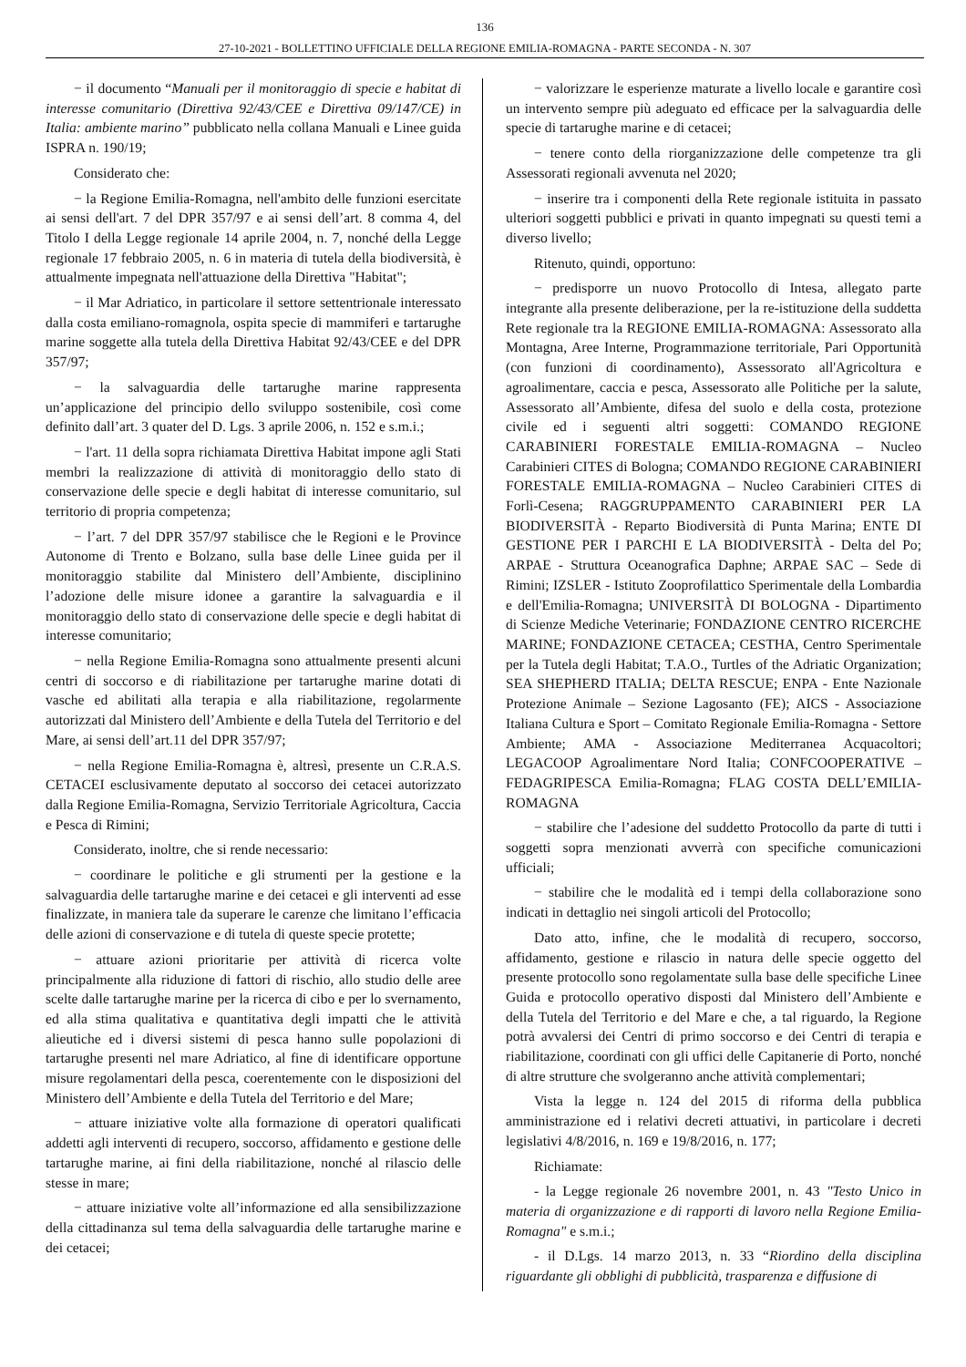136
27-10-2021 - BOLLETTINO UFFICIALE DELLA REGIONE EMILIA-ROMAGNA - PARTE SECONDA - N. 307
− il documento “Manuali per il monitoraggio di specie e habitat di interesse comunitario (Direttiva 92/43/CEE e Direttiva 09/147/CE) in Italia: ambiente marino” pubblicato nella collana Manuali e Linee guida ISPRA n. 190/19;
Considerato che:
− la Regione Emilia-Romagna, nell'ambito delle funzioni esercitate ai sensi dell'art. 7 del DPR 357/97 e ai sensi dell’art. 8 comma 4, del Titolo I della Legge regionale 14 aprile 2004, n. 7, nonché della Legge regionale 17 febbraio 2005, n. 6 in materia di tutela della biodiversità, è attualmente impegnata nell'attuazione della Direttiva "Habitat";
− il Mar Adriatico, in particolare il settore settentrionale interessato dalla costa emiliano-romagnola, ospita specie di mammiferi e tartarughe marine soggette alla tutela della Direttiva Habitat 92/43/CEE e del DPR 357/97;
− la salvaguardia delle tartarughe marine rappresenta un’applicazione del principio dello sviluppo sostenibile, così come definito dall’art. 3 quater del D. Lgs. 3 aprile 2006, n. 152 e s.m.i.;
− l'art. 11 della sopra richiamata Direttiva Habitat impone agli Stati membri la realizzazione di attività di monitoraggio dello stato di conservazione delle specie e degli habitat di interesse comunitario, sul territorio di propria competenza;
− l’art. 7 del DPR 357/97 stabilisce che le Regioni e le Province Autonome di Trento e Bolzano, sulla base delle Linee guida per il monitoraggio stabilite dal Ministero dell’Ambiente, disciplinino l’adozione delle misure idonee a garantire la salvaguardia e il monitoraggio dello stato di conservazione delle specie e degli habitat di interesse comunitario;
− nella Regione Emilia-Romagna sono attualmente presenti alcuni centri di soccorso e di riabilitazione per tartarughe marine dotati di vasche ed abilitati alla terapia e alla riabilitazione, regolarmente autorizzati dal Ministero dell’Ambiente e della Tutela del Territorio e del Mare, ai sensi dell’art.11 del DPR 357/97;
− nella Regione Emilia-Romagna è, altresì, presente un C.R.A.S. CETACEI esclusivamente deputato al soccorso dei cetacei autorizzato dalla Regione Emilia-Romagna, Servizio Territoriale Agricoltura, Caccia e Pesca di Rimini;
Considerato, inoltre, che si rende necessario:
− coordinare le politiche e gli strumenti per la gestione e la salvaguardia delle tartarughe marine e dei cetacei e gli interventi ad esse finalizzate, in maniera tale da superare le carenze che limitano l’efficacia delle azioni di conservazione e di tutela di queste specie protette;
− attuare azioni prioritarie per attività di ricerca volte principalmente alla riduzione di fattori di rischio, allo studio delle aree scelte dalle tartarughe marine per la ricerca di cibo e per lo svernamento, ed alla stima qualitativa e quantitativa degli impatti che le attività alieutiche ed i diversi sistemi di pesca hanno sulle popolazioni di tartarughe presenti nel mare Adriatico, al fine di identificare opportune misure regolamentari della pesca, coerentemente con le disposizioni del Ministero dell’Ambiente e della Tutela del Territorio e del Mare;
− attuare iniziative volte alla formazione di operatori qualificati addetti agli interventi di recupero, soccorso, affidamento e gestione delle tartarughe marine, ai fini della riabilitazione, nonché al rilascio delle stesse in mare;
− attuare iniziative volte all’informazione ed alla sensibilizzazione della cittadinanza sul tema della salvaguardia delle tartarughe marine e dei cetacei;
− valorizzare le esperienze maturate a livello locale e garantire così un intervento sempre più adeguato ed efficace per la salvaguardia delle specie di tartarughe marine e di cetacei;
− tenere conto della riorganizzazione delle competenze tra gli Assessorati regionali avvenuta nel 2020;
− inserire tra i componenti della Rete regionale istituita in passato ulteriori soggetti pubblici e privati in quanto impegnati su questi temi a diverso livello;
Ritenuto, quindi, opportuno:
− predisporre un nuovo Protocollo di Intesa, allegato parte integrante alla presente deliberazione, per la re-istituzione della suddetta Rete regionale tra la REGIONE EMILIA-ROMAGNA: Assessorato alla Montagna, Aree Interne, Programmazione territoriale, Pari Opportunità (con funzioni di coordinamento), Assessorato all'Agricoltura e agroalimentare, caccia e pesca, Assessorato alle Politiche per la salute, Assessorato all’Ambiente, difesa del suolo e della costa, protezione civile ed i seguenti altri soggetti: COMANDO REGIONE CARABINIERI FORESTALE EMILIA-ROMAGNA – Nucleo Carabinieri CITES di Bologna; COMANDO REGIONE CARABINIERI FORESTALE EMILIA-ROMAGNA – Nucleo Carabinieri CITES di Forlì-Cesena; RAGGRUPPAMENTO CARABINIERI PER LA BIODIVERSITÀ - Reparto Biodiversità di Punta Marina; ENTE DI GESTIONE PER I PARCHI E LA BIODIVERSITÀ - Delta del Po; ARPAE - Struttura Oceanografica Daphne; ARPAE SAC – Sede di Rimini; IZSLER - Istituto Zooprofilattico Sperimentale della Lombardia e dell'Emilia-Romagna; UNIVERSITÀ DI BOLOGNA - Dipartimento di Scienze Mediche Veterinarie; FONDAZIONE CENTRO RICERCHE MARINE; FONDAZIONE CETACEA; CESTHA, Centro Sperimentale per la Tutela degli Habitat; T.A.O., Turtles of the Adriatic Organization; SEA SHEPHERD ITALIA; DELTA RESCUE; ENPA - Ente Nazionale Protezione Animale – Sezione Lagosanto (FE); AICS - Associazione Italiana Cultura e Sport – Comitato Regionale Emilia-Romagna - Settore Ambiente; AMA - Associazione Mediterranea Acquacoltori; LEGACOOP Agroalimentare Nord Italia; CONFCOOPERATIVE – FEDAGRIPESCA Emilia-Romagna; FLAG COSTA DELL’EMILIA-ROMAGNA
− stabilire che l’adesione del suddetto Protocollo da parte di tutti i soggetti sopra menzionati avverrà con specifiche comunicazioni ufficiali;
− stabilire che le modalità ed i tempi della collaborazione sono indicati in dettaglio nei singoli articoli del Protocollo;
Dato atto, infine, che le modalità di recupero, soccorso, affidamento, gestione e rilascio in natura delle specie oggetto del presente protocollo sono regolamentate sulla base delle specifiche Linee Guida e protocollo operativo disposti dal Ministero dell’Ambiente e della Tutela del Territorio e del Mare e che, a tal riguardo, la Regione potrà avvalersi dei Centri di primo soccorso e dei Centri di terapia e riabilitazione, coordinati con gli uffici delle Capitanerie di Porto, nonché di altre strutture che svolgeranno anche attività complementari;
Vista la legge n. 124 del 2015 di riforma della pubblica amministrazione ed i relativi decreti attuativi, in particolare i decreti legislativi 4/8/2016, n. 169 e 19/8/2016, n. 177;
Richiamate:
- la Legge regionale 26 novembre 2001, n. 43 "Testo Unico in materia di organizzazione e di rapporti di lavoro nella Regione Emilia-Romagna" e s.m.i.;
- il D.Lgs. 14 marzo 2013, n. 33 “Riordino della disciplina riguardante gli obblighi di pubblicità, trasparenza e diffusione di